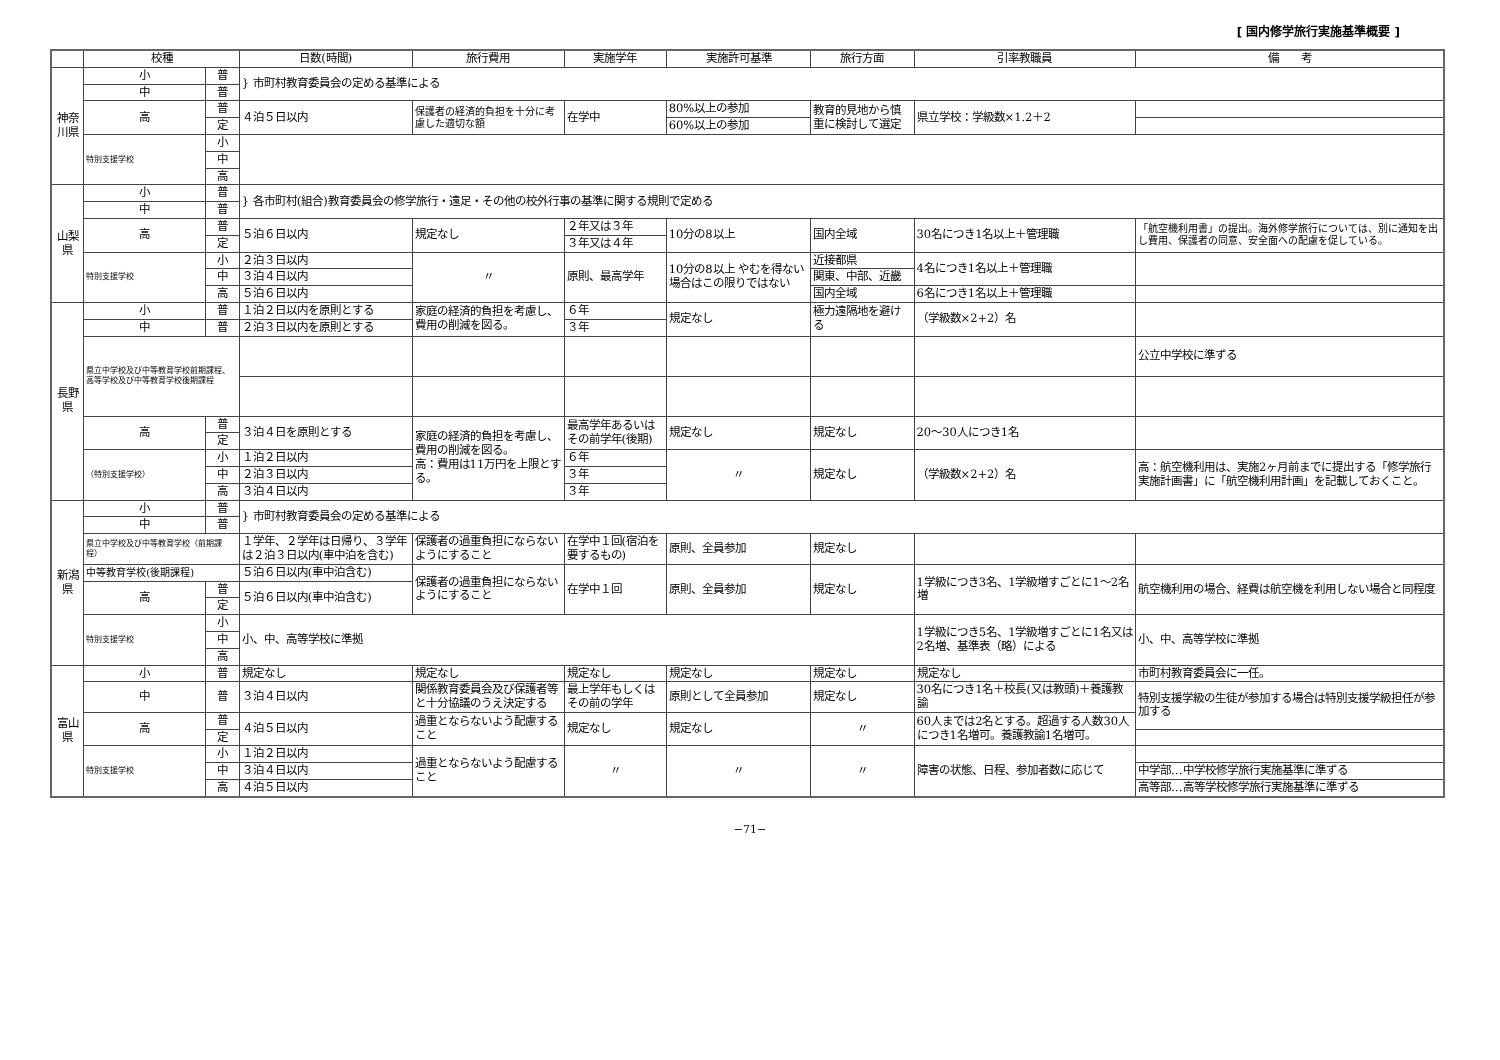[ 国内修学旅行実施基準概要 ]
| | 校種 | | 日数(時間) | 旅行費用 | 実施学年 | 実施許可基準 | 旅行方面 | 引率教職員 | 備 考 |
| --- | --- | --- | --- | --- | --- | --- | --- | --- | --- |
| 神奈川県 | 小 | 普 | } 市町村教育委員会の定める基準による | | | | | | |
| | 中 | 普 | | | | | | | |
| | 高 | 普 | ４泊５日以内 | 保護者の経済的負担を十分に考慮した適切な額 | 在学中 | 80%以上の参加 | 教育的見地から慎重に検討して選定 | 県立学校：学級数×1.2＋2 | |
| | | 定 | | | | 60%以上の参加 | | | |
| | 特別支援学校 | 小 | | | | | | | |
| | | 中 | | | | | | | |
| | | 高 | | | | | | | |
| 山梨県 | 小 | 普 | } 各市町村(組合)教育委員会の修学旅行・遠足・その他の校外行事の基準に関する規則で定める | | | | | | |
| | 中 | 普 | | | | | | | |
| | 高 | 普 | ５泊６日以内 | 規定なし | ２年又は３年 | 10分の8以上 | 国内全域 | 30名につき1名以上＋管理職 | 「航空機利用書」の提出。海外修学旅行については、別に通知を出し費用、保護者の同意、安全面への配慮を促している。 |
| | | 定 | | | ３年又は４年 | | | | |
| | 特別支援学校 | 小 | ２泊３日以内 | 〃 | 原則、最高学年 | 10分の8以上 やむを得ない場合はこの限りではない | 近接都県 | 4名につき1名以上＋管理職 | |
| | | 中 | ３泊４日以内 | | | | 関東、中部、近畿 | | |
| | | 高 | ５泊６日以内 | | | | 国内全域 | 6名につき1名以上＋管理職 | |
| 長野県 | 小 | 普 | １泊２日以内を原則とする | 家庭の経済的負担を考慮し、費用の削減を図る。 | ６年 | 規定なし | 極力遠隔地を避ける | （学級数×2+2）名 | |
| | 中 | 普 | ２泊３日以内を原則とする | | ３年 | | | | |
| | 県立中学校及び中等教育学校前期課程、高等学校及び中等教育学校後期課程 | | | | | | | | 公立中学校に準ずる |
| | 高 | 普 | ３泊４日を原則とする | 家庭の経済的負担を考慮し、費用の削減を図る。 高：費用は11万円を上限とする。 | 最高学年あるいはその前学年(後期) | 規定なし | 規定なし | 20〜30人につき1名 | |
| | | 定 | | | | | | | |
| | （特別支援学校） | 小 | １泊２日以内 | | ６年 | 〃 | 規定なし | （学級数×2+2）名 | 高：航空機利用は、実施2ヶ月前までに提出する「修学旅行実施計画書」に「航空機利用計画」を記載しておくこと。 |
| | | 中 | ２泊３日以内 | | ３年 | | | | |
| | | 高 | ３泊４日以内 | | ３年 | | | | |
| 新潟県 | 小 | 普 | } 市町村教育委員会の定める基準による | | | | | | |
| | 中 | 普 | | | | | | | |
| | 県立中学校及び中等教育学校（前期課程） | | １学年、２学年は日帰り、３学年は２泊３日以内(車中泊を含む) | 保護者の過重負担にならないようにすること | 在学中１回(宿泊を要するもの) | 原則、全員参加 | 規定なし | | |
| | 中等教育学校(後期課程) | | ５泊６日以内(車中泊含む) | 保護者の過重負担にならないようにすること | 在学中１回 | 原則、全員参加 | 規定なし | 1学級につき3名、1学級増すごとに1〜2名増 | 航空機利用の場合、経費は航空機を利用しない場合と同程度 |
| | 高 | 普 | ５泊６日以内(車中泊含む) | | | | | | |
| | | 定 | | | | | | | |
| | 特別支援学校 | 小 | 小、中、高等学校に準拠 | | | | | 1学級につき5名、1学級増すごとに1名又は2名増、基準表（略）による | 小、中、高等学校に準拠 |
| | | 中 | | | | | | | |
| | | 高 | | | | | | | |
| 富山県 | 小 | 普 | 規定なし | 規定なし | 規定なし | 規定なし | 規定なし | 規定なし | 市町村教育委員会に一任。 |
| | 中 | 普 | ３泊４日以内 | 関係教育委員会及び保護者等と十分協議のうえ決定する | 最上学年もしくはその前の学年 | 原則として全員参加 | 規定なし | 30名につき1名＋校長(又は教頭)＋養護教諭 | 特別支援学級の生徒が参加する場合は特別支援学級担任が参加する |
| | 高 | 普 | ４泊５日以内 | 過重とならないよう配慮すること | 規定なし | 規定なし | 〃 | 60人までは2名とする。超過する人数30人につき1名増可。養護教諭1名増可。 | |
| | | 定 | | | | | | | |
| | 特別支援学校 | 小 | １泊２日以内 | 過重とならないよう配慮すること | 〃 | 〃 | 〃 | 障害の状態、日程、参加者数に応じて | |
| | | 中 | ３泊４日以内 | | | | | | 中学部…中学校修学旅行実施基準に準ずる |
| | | 高 | ４泊５日以内 | | | | | | 高等部…高等学校修学旅行実施基準に準ずる |
−71−